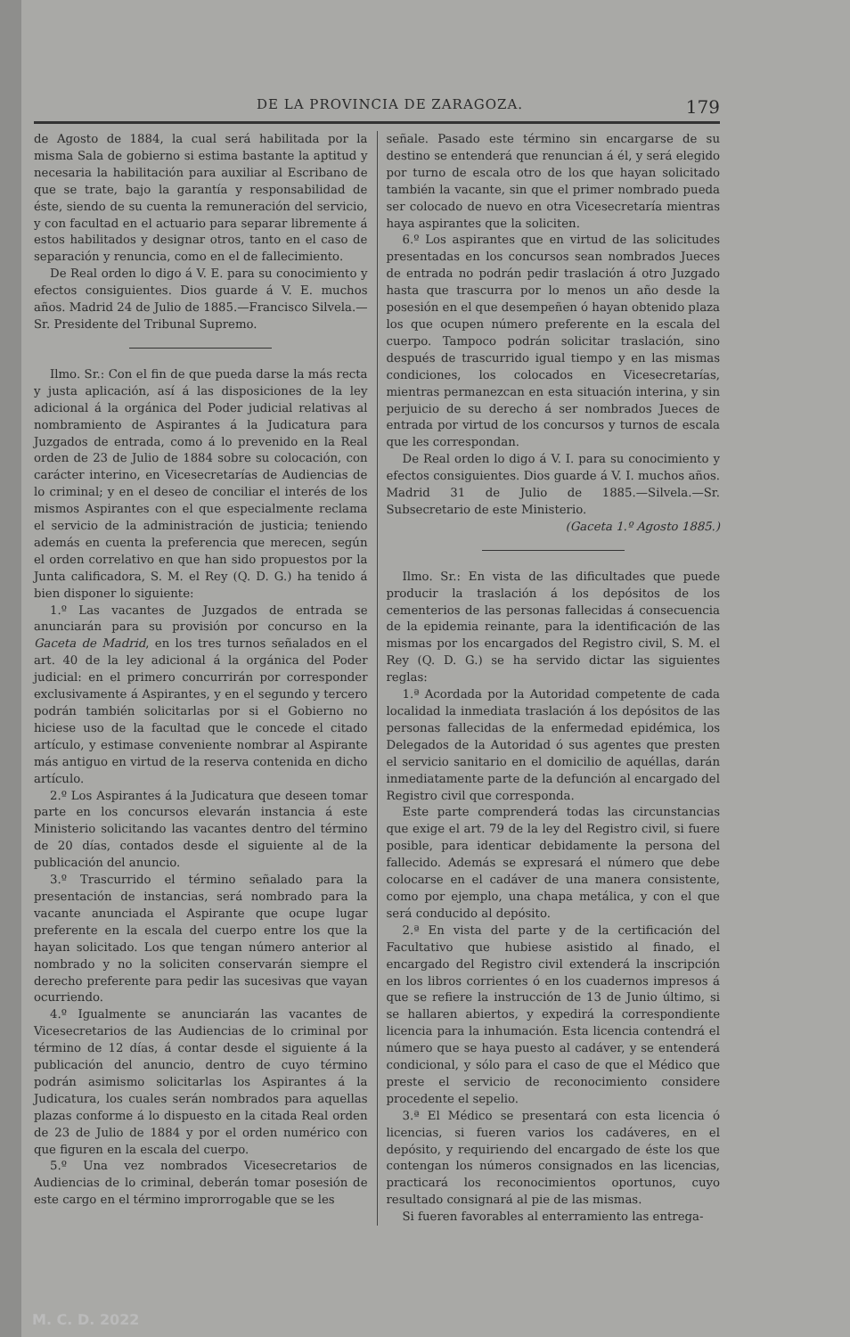DE LA PROVINCIA DE ZARAGOZA. 179
de Agosto de 1884, la cual será habilitada por la misma Sala de gobierno si estima bastante la aptitud y necesaria la habilitación para auxiliar al Escribano de que se trate, bajo la garantía y responsabilidad de éste, siendo de su cuenta la remuneración del servicio, y con facultad en el actuario para separar libremente á estos habilitados y designar otros, tanto en el caso de separación y renuncia, como en el de fallecimiento.
De Real orden lo digo á V. E. para su conocimiento y efectos consiguientes. Dios guarde á V. E. muchos años. Madrid 24 de Julio de 1885.—Francisco Silvela.—Sr. Presidente del Tribunal Supremo.
Ilmo. Sr.: Con el fin de que pueda darse la más recta y justa aplicación, así á las disposiciones de la ley adicional á la orgánica del Poder judicial relativas al nombramiento de Aspirantes á la Judicatura para Juzgados de entrada, como á lo prevenido en la Real orden de 23 de Julio de 1884 sobre su colocación, con carácter interino, en Vicesecretarías de Audiencias de lo criminal; y en el deseo de conciliar el interés de los mismos Aspirantes con el que especialmente reclama el servicio de la administración de justicia; teniendo además en cuenta la preferencia que merecen, según el orden correlativo en que han sido propuestos por la Junta calificadora, S. M. el Rey (Q. D. G.) ha tenido á bien disponer lo siguiente:
1.º Las vacantes de Juzgados de entrada se anunciarán para su provisión por concurso en la Gaceta de Madrid, en los tres turnos señalados en el art. 40 de la ley adicional á la orgánica del Poder judicial: en el primero concurrirán por corresponder exclusivamente á Aspirantes, y en el segundo y tercero podrán también solicitarlas por si el Gobierno no hiciese uso de la facultad que le concede el citado artículo, y estimase conveniente nombrar al Aspirante más antiguo en virtud de la reserva contenida en dicho artículo.
2.º Los Aspirantes á la Judicatura que deseen tomar parte en los concursos elevarán instancia á este Ministerio solicitando las vacantes dentro del término de 20 días, contados desde el siguiente al de la publicación del anuncio.
3.º Trascurrido el término señalado para la presentación de instancias, será nombrado para la vacante anunciada el Aspirante que ocupe lugar preferente en la escala del cuerpo entre los que la hayan solicitado. Los que tengan número anterior al nombrado y no la soliciten conservarán siempre el derecho preferente para pedir las sucesivas que vayan ocurriendo.
4.º Igualmente se anunciarán las vacantes de Vicesecretarios de las Audiencias de lo criminal por término de 12 días, á contar desde el siguiente á la publicación del anuncio, dentro de cuyo término podrán asimismo solicitarlas los Aspirantes á la Judicatura, los cuales serán nombrados para aquellas plazas conforme á lo dispuesto en la citada Real orden de 23 de Julio de 1884 y por el orden numérico con que figuren en la escala del cuerpo.
5.º Una vez nombrados Vicesecretarios de Audiencias de lo criminal, deberán tomar posesión de este cargo en el término improrrogable que se les
señale. Pasado este término sin encargarse de su destino se entenderá que renuncian á él, y será elegido por turno de escala otro de los que hayan solicitado también la vacante, sin que el primer nombrado pueda ser colocado de nuevo en otra Vicesecretaría mientras haya aspirantes que la soliciten.
6.º Los aspirantes que en virtud de las solicitudes presentadas en los concursos sean nombrados Jueces de entrada no podrán pedir traslación á otro Juzgado hasta que trascurra por lo menos un año desde la posesión en el que desempeñen ó hayan obtenido plaza los que ocupen número preferente en la escala del cuerpo. Tampoco podrán solicitar traslación, sino después de trascurrido igual tiempo y en las mismas condiciones, los colocados en Vicesecretarías, mientras permanezcan en esta situación interina, y sin perjuicio de su derecho á ser nombrados Jueces de entrada por virtud de los concursos y turnos de escala que les correspondan.
De Real orden lo digo á V. I. para su conocimiento y efectos consiguientes. Dios guarde á V. I. muchos años. Madrid 31 de Julio de 1885.—Silvela.—Sr. Subsecretario de este Ministerio.
(Gaceta 1.º Agosto 1885.)
Ilmo. Sr.: En vista de las dificultades que puede producir la traslación á los depósitos de los cementerios de las personas fallecidas á consecuencia de la epidemia reinante, para la identificación de las mismas por los encargados del Registro civil, S. M. el Rey (Q. D. G.) se ha servido dictar las siguientes reglas:
1.ª Acordada por la Autoridad competente de cada localidad la inmediata traslación á los depósitos de las personas fallecidas de la enfermedad epidémica, los Delegados de la Autoridad ó sus agentes que presten el servicio sanitario en el domicilio de aquéllas, darán inmediatamente parte de la defunción al encargado del Registro civil que corresponda.
Este parte comprenderá todas las circunstancias que exige el art. 79 de la ley del Registro civil, si fuere posible, para identicar debidamente la persona del fallecido. Además se expresará el número que debe colocarse en el cadáver de una manera consistente, como por ejemplo, una chapa metálica, y con el que será conducido al depósito.
2.ª En vista del parte y de la certificación del Facultativo que hubiese asistido al finado, el encargado del Registro civil extenderá la inscripción en los libros corrientes ó en los cuadernos impresos á que se refiere la instrucción de 13 de Junio último, si se hallaren abiertos, y expedirá la correspondiente licencia para la inhumación. Esta licencia contendrá el número que se haya puesto al cadáver, y se entenderá condicional, y sólo para el caso de que el Médico que preste el servicio de reconocimiento considere procedente el sepelio.
3.ª El Médico se presentará con esta licencia ó licencias, si fueren varios los cadáveres, en el depósito, y requiriendo del encargado de éste los que contengan los números consignados en las licencias, practicará los reconocimientos oportunos, cuyo resultado consignará al pie de las mismas.
Si fueren favorables al enterramiento las entrega-
M. C. D. 2022